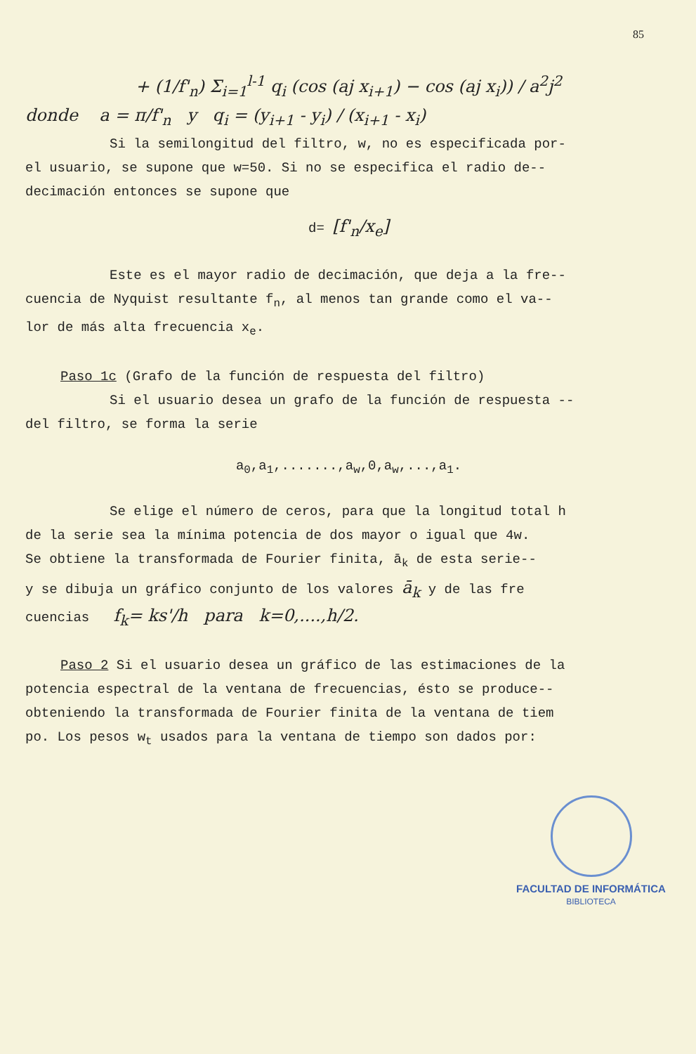85
+ (1/f'<sub>n</sub>) Σ<sub>i=1</sub><sup>l-1</sup> q<sub>i</sub> (cos (aj x<sub>i+1</sub>) − cos (aj x<sub>i</sub>)) / a<sup>2</sup>j<sup>2</sup>
donde a = π/f'<sub>n</sub> y q<sub>i</sub> = (y<sub>i+1</sub> - y<sub>i</sub>) / (x<sub>i+1</sub> - x<sub>i</sub>)
Si la semilongitud del filtro, w, no es especificada por-
el usuario, se supone que w=50. Si no se especifica el radio de--
decimación entonces se supone que
d= [f'<sub>n</sub>/x<sub>e</sub>]
Este es el mayor radio de decimación, que deja a la fre--
cuencia de Nyquist resultante f<sub>n</sub>, al menos tan grande como el va--
lor de más alta frecuencia x<sub>e</sub>.
Paso 1c (Grafo de la función de respuesta del filtro)
Si el usuario desea un grafo de la función de respuesta --
del filtro, se forma la serie
a<sub>0</sub>,a<sub>1</sub>,.......,a<sub>w</sub>,0,a<sub>w</sub>,...,a<sub>1</sub>.
Se elige el número de ceros, para que la longitud total h
de la serie sea la mínima potencia de dos mayor o igual que 4w.
Se obtiene la transformada de Fourier finita, ā<sub>k</sub> de esta serie--
y se dibuja un gráfico conjunto de los valores ā<sub>k</sub> y de las fre
cuencias f<sub>k</sub>= ks'/h para k=0,....,h/2.
Paso 2 Si el usuario desea un gráfico de las estimaciones de la
potencia espectral de la ventana de frecuencias, ésto se produce--
obteniendo la transformada de Fourier finita de la ventana de tiem
po. Los pesos w<sub>t</sub> usados para la ventana de tiempo son dados por:
FACULTAD DE INFORMÁTICA
BIBLIOTECA